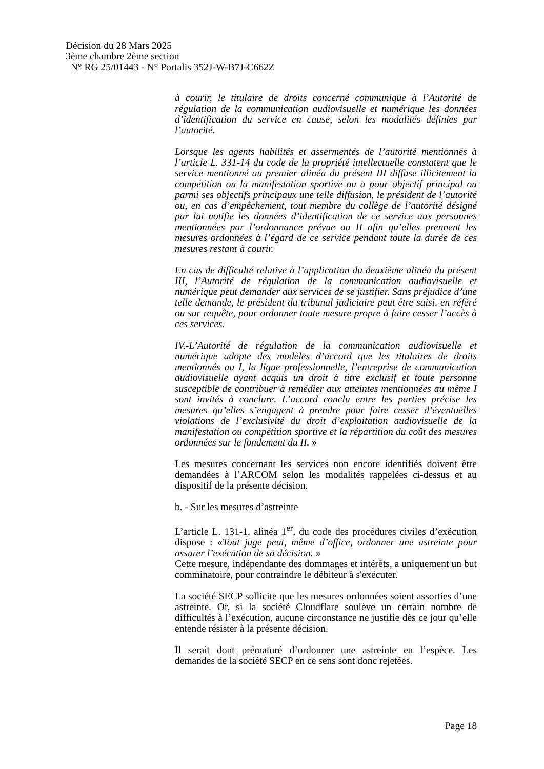Décision du 28 Mars 2025
3ème chambre 2ème section
N° RG 25/01443 - N° Portalis 352J-W-B7J-C662Z
à courir, le titulaire de droits concerné communique à l’Autorité de régulation de la communication audiovisuelle et numérique les données d’identification du service en cause, selon les modalités définies par l’autorité.
Lorsque les agents habilités et assermentés de l’autorité mentionnés à l’article L. 331-14 du code de la propriété intellectuelle constatent que le service mentionné au premier alinéa du présent III diffuse illicitement la compétition ou la manifestation sportive ou a pour objectif principal ou parmi ses objectifs principaux une telle diffusion, le président de l’autorité ou, en cas d’empêchement, tout membre du collège de l’autorité désigné par lui notifie les données d’identification de ce service aux personnes mentionnées par l’ordonnance prévue au II afin qu’elles prennent les mesures ordonnées à l’égard de ce service pendant toute la durée de ces mesures restant à courir.
En cas de difficulté relative à l’application du deuxième alinéa du présent III, l’Autorité de régulation de la communication audiovisuelle et numérique peut demander aux services de se justifier. Sans préjudice d’une telle demande, le président du tribunal judiciaire peut être saisi, en référé ou sur requête, pour ordonner toute mesure propre à faire cesser l’accès à ces services.
IV.-L’Autorité de régulation de la communication audiovisuelle et numérique adopte des modèles d’accord que les titulaires de droits mentionnés au I, la ligue professionnelle, l’entreprise de communication audiovisuelle ayant acquis un droit à titre exclusif et toute personne susceptible de contribuer à remédier aux atteintes mentionnées au même I sont invités à conclure. L’accord conclu entre les parties précise les mesures qu’elles s’engagent à prendre pour faire cesser d’éventuelles violations de l’exclusivité du droit d’exploitation audiovisuelle de la manifestation ou compétition sportive et la répartition du coût des mesures ordonnées sur le fondement du II. »
Les mesures concernant les services non encore identifiés doivent être demandées à l’ARCOM selon les modalités rappelées ci-dessus et au dispositif de la présente décision.
b. - Sur les mesures d’astreinte
L’article L. 131-1, alinéa 1<sup>er</sup>, du code des procédures civiles d’exécution dispose : «Tout juge peut, même d’office, ordonner une astreinte pour assurer l’exécution de sa décision. »
Cette mesure, indépendante des dommages et intérêts, a uniquement un but comminatoire, pour contraindre le débiteur à s'exécuter.
La société SECP sollicite que les mesures ordonnées soient assorties d’une astreinte. Or, si la société Cloudflare soulève un certain nombre de difficultés à l’exécution, aucune circonstance ne justifie dès ce jour qu’elle entende résister à la présente décision.
Il serait dont prématuré d’ordonner une astreinte en l’espèce. Les demandes de la société SECP en ce sens sont donc rejetées.
Page 18